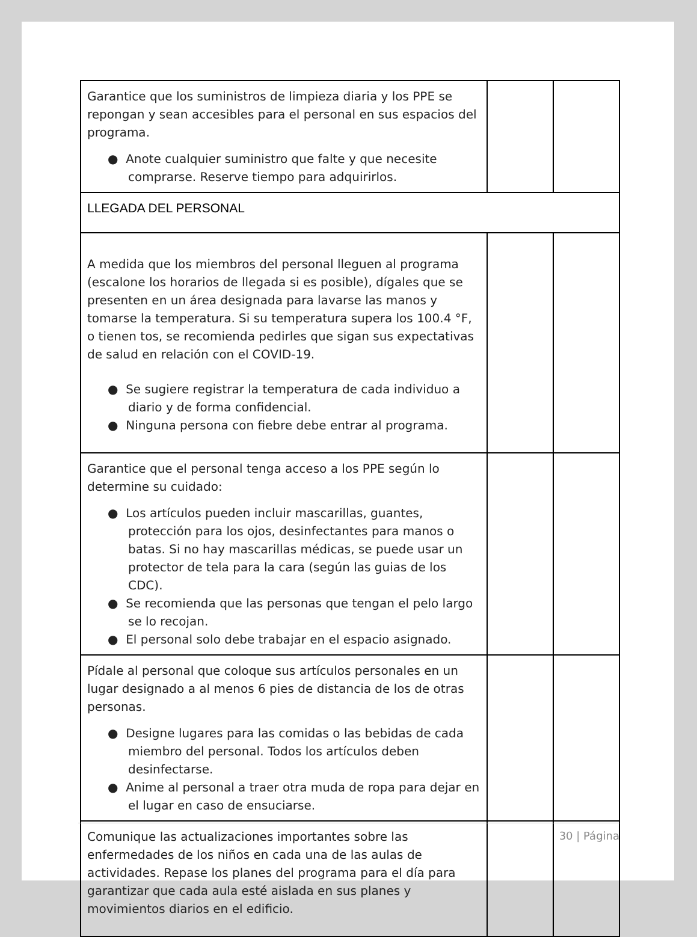| Garantice que los suministros de limpieza diaria y los PPE se repongan y sean accesibles para el personal en sus espacios del programa. ● Anote cualquier suministro que falte y que necesite comprarse. Reserve tiempo para adquirirlos. | | |
| LLEGADA DEL PERSONAL | | |
| A medida que los miembros del personal lleguen al programa (escalone los horarios de llegada si es posible), dígales que se presenten en un área designada para lavarse las manos y tomarse la temperatura. Si su temperatura supera los 100.4 °F, o tienen tos, se recomienda pedirles que sigan sus expectativas de salud en relación con el COVID-19. ● Se sugiere registrar la temperatura de cada individuo a diario y de forma confidencial. ● Ninguna persona con fiebre debe entrar al programa. | | |
| Garantice que el personal tenga acceso a los PPE según lo determine su cuidado: ● Los artículos pueden incluir mascarillas, guantes, protección para los ojos, desinfectantes para manos o batas. Si no hay mascarillas médicas, se puede usar un protector de tela para la cara (según las guias de los CDC). ● Se recomienda que las personas que tengan el pelo largo se lo recojan. ● El personal solo debe trabajar en el espacio asignado. | | |
| Pídale al personal que coloque sus artículos personales en un lugar designado a al menos 6 pies de distancia de los de otras personas. ● Designe lugares para las comidas o las bebidas de cada miembro del personal. Todos los artículos deben desinfectarse. ● Anime al personal a traer otra muda de ropa para dejar en el lugar en caso de ensuciarse. | | |
| Comunique las actualizaciones importantes sobre las enfermedades de los niños en cada una de las aulas de actividades. Repase los planes del programa para el día para garantizar que cada aula esté aislada en sus planes y movimientos diarios en el edificio. | | |
30 | Página